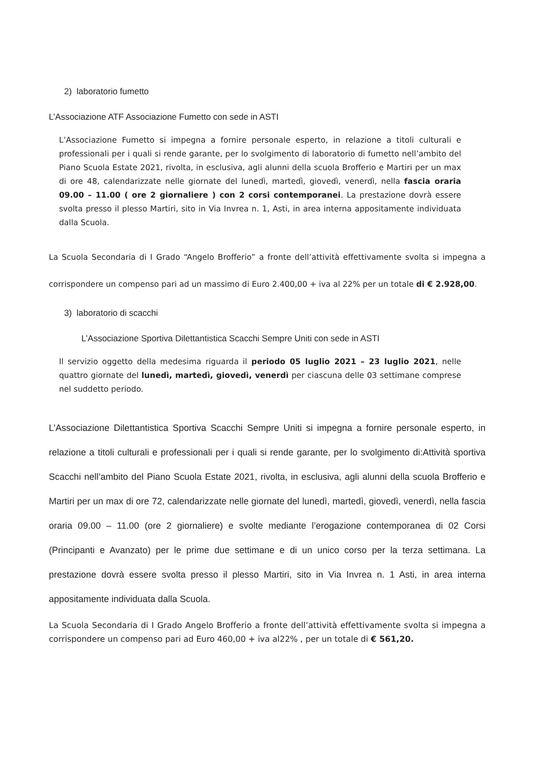2) laboratorio fumetto
L’Associazione ATF Associazione Fumetto con sede in ASTI
L’Associazione Fumetto si impegna a fornire personale esperto, in relazione a titoli culturali e professionali per i quali si rende garante, per lo svolgimento di laboratorio di fumetto nell’ambito del Piano Scuola Estate 2021, rivolta, in esclusiva, agli alunni della scuola Brofferio e Martiri per un max di ore 48, calendarizzate nelle giornate del lunedì, martedì, giovedì, venerdì, nella fascia oraria 09.00 – 11.00 ( ore 2 giornaliere ) con 2 corsi contemporanei. La prestazione dovrà essere svolta presso il plesso Martiri, sito in Via Invrea n. 1, Asti, in area interna appositamente individuata dalla Scuola.
La Scuola Secondaria di I Grado “Angelo Brofferio” a fronte dell’attività effettivamente svolta si impegna a corrispondere un compenso pari ad un massimo di Euro 2.400,00 + iva al 22% per un totale di € 2.928,00.
3) laboratorio di scacchi
L’Associazione Sportiva Dilettantistica Scacchi Sempre Uniti con sede in ASTI
Il servizio oggetto della medesima riguarda il periodo 05 luglio 2021 – 23 luglio 2021, nelle quattro giornate del lunedì, martedì, giovedì, venerdì per ciascuna delle 03 settimane comprese nel suddetto periodo.
L’Associazione Dilettantistica Sportiva Scacchi Sempre Uniti si impegna a fornire personale esperto, in relazione a titoli culturali e professionali per i quali si rende garante, per lo svolgimento di:Attività sportiva Scacchi nell’ambito del Piano Scuola Estate 2021, rivolta, in esclusiva, agli alunni della scuola Brofferio e Martiri per un max di ore 72, calendarizzate nelle giornate del lunedì, martedì, giovedì, venerdì, nella fascia oraria 09.00 – 11.00 (ore 2 giornaliere) e svolte mediante l’erogazione contemporanea di 02 Corsi (Principanti e Avanzato) per le prime due settimane e di un unico corso per la terza settimana. La prestazione dovrà essere svolta presso il plesso Martiri, sito in Via Invrea n. 1 Asti, in area interna appositamente individuata dalla Scuola.
La Scuola Secondaria di I Grado Angelo Brofferio a fronte dell’attività effettivamente svolta si impegna a corrispondere un compenso pari ad Euro 460,00 + iva al22% , per un totale di € 561,20.